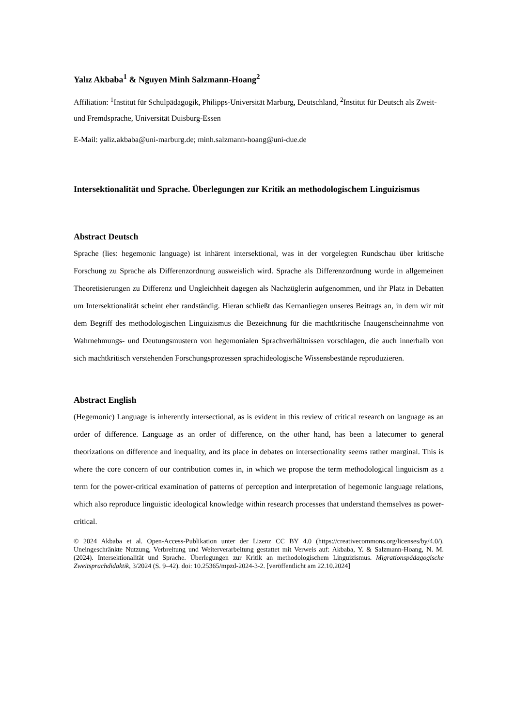Yalız Akbaba<sup>1</sup> & Nguyen Minh Salzmann-Hoang<sup>2</sup>
Affiliation: <sup>1</sup>Institut für Schulpädagogik, Philipps-Universität Marburg, Deutschland, <sup>2</sup>Institut für Deutsch als Zweit- und Fremdsprache, Universität Duisburg-Essen
E-Mail: yaliz.akbaba@uni-marburg.de; minh.salzmann-hoang@uni-due.de
Intersektionalität und Sprache. Überlegungen zur Kritik an methodologischem Linguizismus
Abstract Deutsch
Sprache (lies: hegemonic language) ist inhärent intersektional, was in der vorgelegten Rundschau über kritische Forschung zu Sprache als Differenzordnung ausweislich wird. Sprache als Differenzordnung wurde in allgemeinen Theoretisierungen zu Differenz und Ungleichheit dagegen als Nachzüglerin aufgenommen, und ihr Platz in Debatten um Intersektionalität scheint eher randständig. Hieran schließt das Kernanliegen unseres Beitrags an, in dem wir mit dem Begriff des methodologischen Linguizismus die Bezeichnung für die machtkritische Inaugenscheinnahme von Wahrnehmungs- und Deutungsmustern von hegemonialen Sprachverhältnissen vorschlagen, die auch innerhalb von sich machtkritisch verstehenden Forschungsprozessen sprachideologische Wissensbestände reproduzieren.
Abstract English
(Hegemonic) Language is inherently intersectional, as is evident in this review of critical research on language as an order of difference. Language as an order of difference, on the other hand, has been a latecomer to general theorizations on difference and inequality, and its place in debates on intersectionality seems rather marginal. This is where the core concern of our contribution comes in, in which we propose the term methodological linguicism as a term for the power-critical examination of patterns of perception and interpretation of hegemonic language relations, which also reproduce linguistic ideological knowledge within research processes that understand themselves as power-critical.
© 2024 Akbaba et al. Open-Access-Publikation unter der Lizenz CC BY 4.0 (https://creativecommons.org/licenses/by/4.0/). Uneingeschränkte Nutzung, Verbreitung und Weiterverarbeitung gestattet mit Verweis auf: Akbaba, Y. & Salzmann-Hoang, N. M. (2024). Intersektionalität und Sprache. Überlegungen zur Kritik an methodologischem Linguizismus. Migrationspädagogische Zweitsprachdidaktik, 3/2024 (S. 9–42). doi: 10.25365/mpzd-2024-3-2. [veröffentlicht am 22.10.2024]